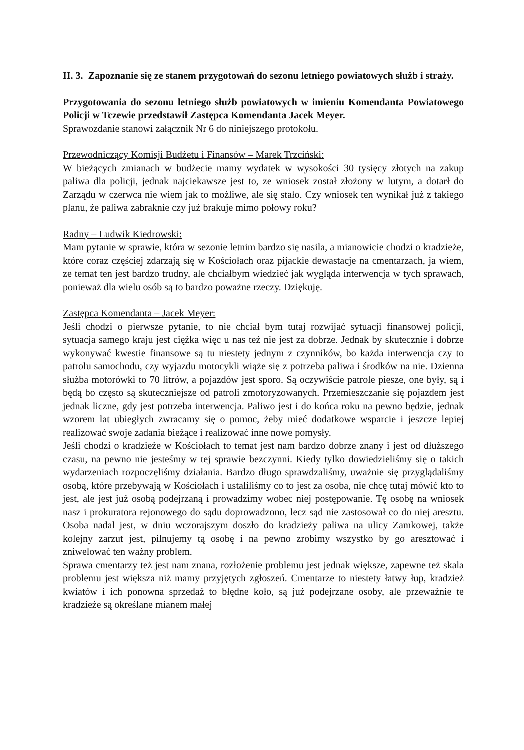II. 3. Zapoznanie się ze stanem przygotowań do sezonu letniego powiatowych służb i straży.
Przygotowania do sezonu letniego służb powiatowych w imieniu Komendanta Powiatowego Policji w Tczewie przedstawił Zastępca Komendanta Jacek Meyer.
Sprawozdanie stanowi załącznik Nr 6 do niniejszego protokołu.
Przewodniczący Komisji Budżetu i Finansów – Marek Trzciński:
W bieżących zmianach w budżecie mamy wydatek w wysokości 30 tysięcy złotych na zakup paliwa dla policji, jednak najciekawsze jest to, ze wniosek został złożony w lutym, a dotarł do Zarządu w czerwca nie wiem jak to możliwe, ale się stało. Czy wniosek ten wynikał już z takiego planu, że paliwa zabraknie czy już brakuje mimo połowy roku?
Radny – Ludwik Kiedrowski:
Mam pytanie w sprawie, która w sezonie letnim bardzo się nasila, a mianowicie chodzi o kradzieże, które coraz częściej zdarzają się w Kościołach oraz pijackie dewastacje na cmentarzach, ja wiem, ze temat ten jest bardzo trudny, ale chciałbym wiedzieć jak wygląda interwencja w tych sprawach, ponieważ dla wielu osób są to bardzo poważne rzeczy. Dziękuję.
Zastępca Komendanta – Jacek Meyer:
Jeśli chodzi o pierwsze pytanie, to nie chciał bym tutaj rozwijać sytuacji finansowej policji, sytuacja samego kraju jest ciężka więc u nas też nie jest za dobrze. Jednak by skutecznie i dobrze wykonywać kwestie finansowe są tu niestety jednym z czynników, bo każda interwencja czy to patrolu samochodu, czy wyjazdu motocykli wiąże się z potrzeba paliwa i środków na nie. Dzienna służba motorówki to 70 litrów, a pojazdów jest sporo. Są oczywiście patrole piesze, one były, są i będą bo często są skuteczniejsze od patroli zmotoryzowanych. Przemieszczanie się pojazdem jest jednak liczne, gdy jest potrzeba interwencja. Paliwo jest i do końca roku na pewno będzie, jednak wzorem lat ubiegłych zwracamy się o pomoc, żeby mieć dodatkowe wsparcie i jeszcze lepiej realizować swoje zadania bieżące i realizować inne nowe pomysły.
Jeśli chodzi o kradzieże w Kościołach to temat jest nam bardzo dobrze znany i jest od dłuższego czasu, na pewno nie jesteśmy w tej sprawie bezczynni. Kiedy tylko dowiedzieliśmy się o takich wydarzeniach rozpoczęliśmy działania. Bardzo długo sprawdzaliśmy, uważnie się przyglądaliśmy osobą, które przebywają w Kościołach i ustaliliśmy co to jest za osoba, nie chcę tutaj mówić kto to jest, ale jest już osobą podejrzaną i prowadzimy wobec niej postępowanie. Tę osobę na wniosek nasz i prokuratora rejonowego do sądu doprowadzono, lecz sąd nie zastosował co do niej aresztu. Osoba nadal jest, w dniu wczorajszym doszło do kradzieży paliwa na ulicy Zamkowej, także kolejny zarzut jest, pilnujemy tą osobę i na pewno zrobimy wszystko by go aresztować i zniwelować ten ważny problem.
Sprawa cmentarzy też jest nam znana, rozłożenie problemu jest jednak większe, zapewne też skala problemu jest większa niż mamy przyjętych zgłoszeń. Cmentarze to niestety łatwy łup, kradzież kwiatów i ich ponowna sprzedaż to błędne koło, są już podejrzane osoby, ale przeważnie te kradzieże są określane mianem małej